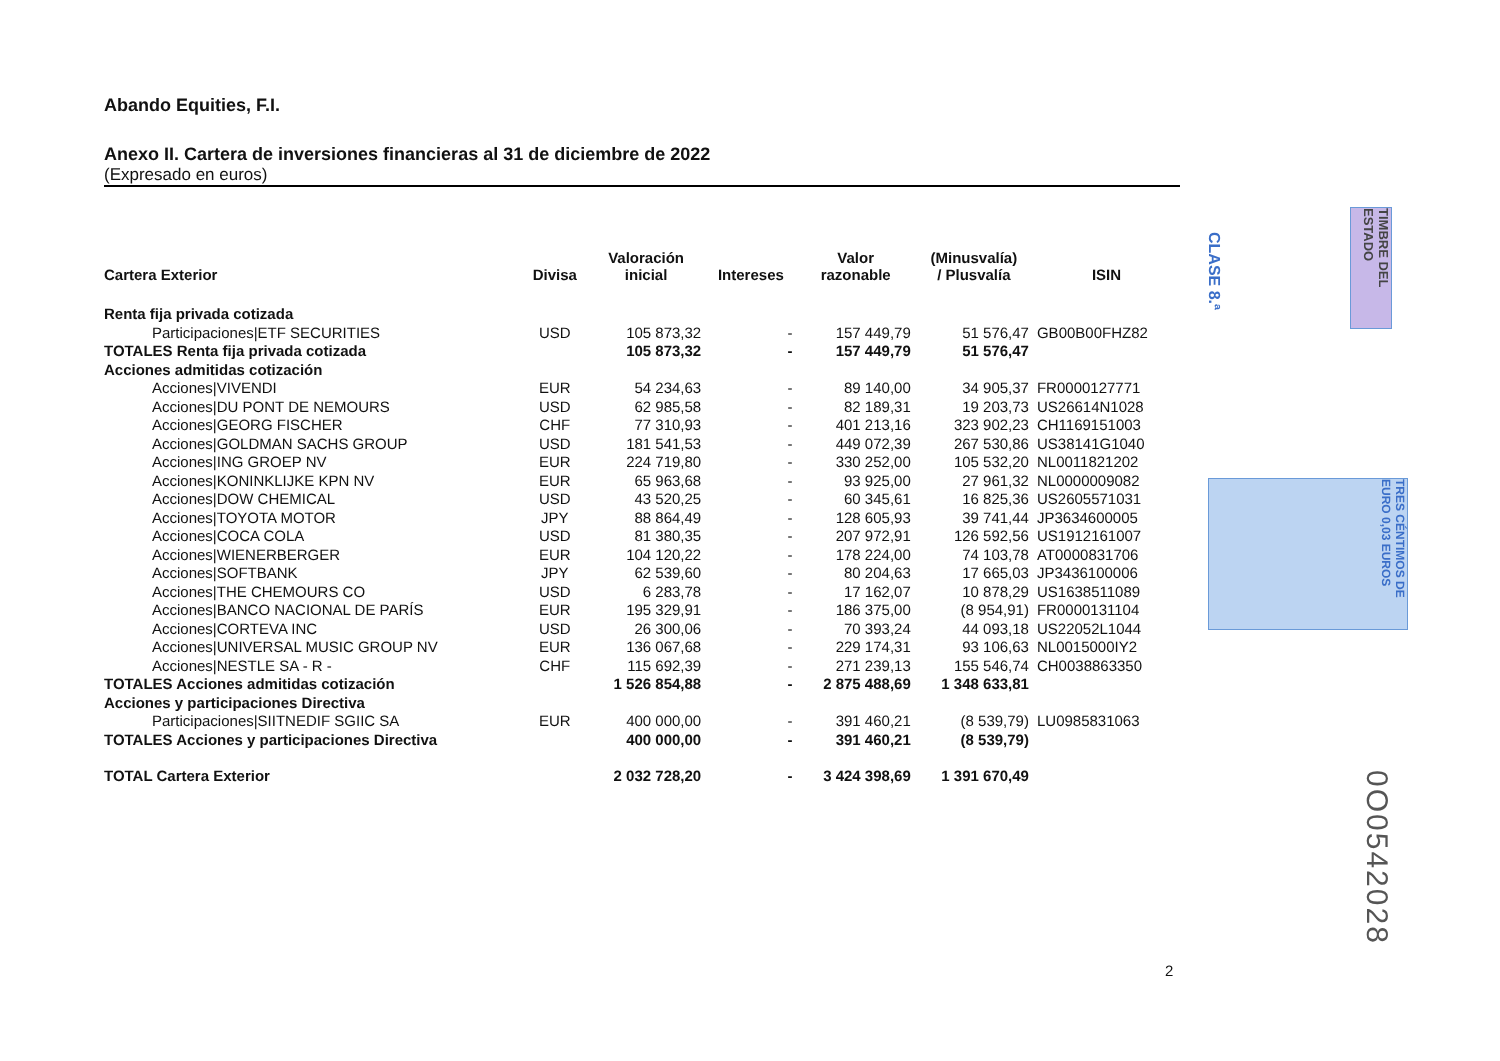Abando Equities, F.I.
Anexo II. Cartera de inversiones financieras al 31 de diciembre de 2022
(Expresado en euros)
| Cartera Exterior | Divisa | Valoración inicial | Intereses | Valor razonable | (Minusvalía) / Plusvalía | ISIN |
| --- | --- | --- | --- | --- | --- | --- |
| Renta fija privada cotizada | | | | | | |
| Participaciones/ETF SECURITIES | USD | 105 873,32 | - | 157 449,79 | 51 576,47 | GB00B00FHZ82 |
| TOTALES Renta fija privada cotizada | | 105 873,32 | - | 157 449,79 | 51 576,47 | |
| Acciones admitidas cotización | | | | | | |
| Acciones/VIVENDI | EUR | 54 234,63 | - | 89 140,00 | 34 905,37 | FR0000127771 |
| Acciones/DU PONT DE NEMOURS | USD | 62 985,58 | - | 82 189,31 | 19 203,73 | US26614N1028 |
| Acciones/GEORG FISCHER | CHF | 77 310,93 | - | 401 213,16 | 323 902,23 | CH1169151003 |
| Acciones/GOLDMAN SACHS GROUP | USD | 181 541,53 | - | 449 072,39 | 267 530,86 | US38141G1040 |
| Acciones/ING GROEP NV | EUR | 224 719,80 | - | 330 252,00 | 105 532,20 | NL0011821202 |
| Acciones/KONINKLIJKE KPN NV | EUR | 65 963,68 | - | 93 925,00 | 27 961,32 | NL0000009082 |
| Acciones/DOW CHEMICAL | USD | 43 520,25 | - | 60 345,61 | 16 825,36 | US2605571031 |
| Acciones/TOYOTA MOTOR | JPY | 88 864,49 | - | 128 605,93 | 39 741,44 | JP3634600005 |
| Acciones/COCA COLA | USD | 81 380,35 | - | 207 972,91 | 126 592,56 | US1912161007 |
| Acciones/WIENERBERGER | EUR | 104 120,22 | - | 178 224,00 | 74 103,78 | AT0000831706 |
| Acciones/SOFTBANK | JPY | 62 539,60 | - | 80 204,63 | 17 665,03 | JP3436100006 |
| Acciones/THE CHEMOURS CO | USD | 6 283,78 | - | 17 162,07 | 10 878,29 | US1638511089 |
| Acciones/BANCO NACIONAL DE PARÍS | EUR | 195 329,91 | - | 186 375,00 | (8 954,91) | FR0000131104 |
| Acciones/CORTEVA INC | USD | 26 300,06 | - | 70 393,24 | 44 093,18 | US22052L1044 |
| Acciones/UNIVERSAL MUSIC GROUP NV | EUR | 136 067,68 | - | 229 174,31 | 93 106,63 | NL0015000IY2 |
| Acciones/NESTLE SA - R - | CHF | 115 692,39 | - | 271 239,13 | 155 546,74 | CH0038863350 |
| TOTALES Acciones admitidas cotización | | 1 526 854,88 | - | 2 875 488,69 | 1 348 633,81 | |
| Acciones y participaciones Directiva | | | | | | |
| Participaciones/SIITNEDIF SGIIC SA | EUR | 400 000,00 | - | 391 460,21 | (8 539,79) | LU0985831063 |
| TOTALES Acciones y participaciones Directiva | | 400 000,00 | - | 391 460,21 | (8 539,79) | |
| TOTAL Cartera Exterior | | 2 032 728,20 | - | 3 424 398,69 | 1 391 670,49 | |
CLASE 8.ª
TIMBRE DEL ESTADO
TRES CÉNTIMOS DE EURO 0,03 EUROS
0O0542028
2